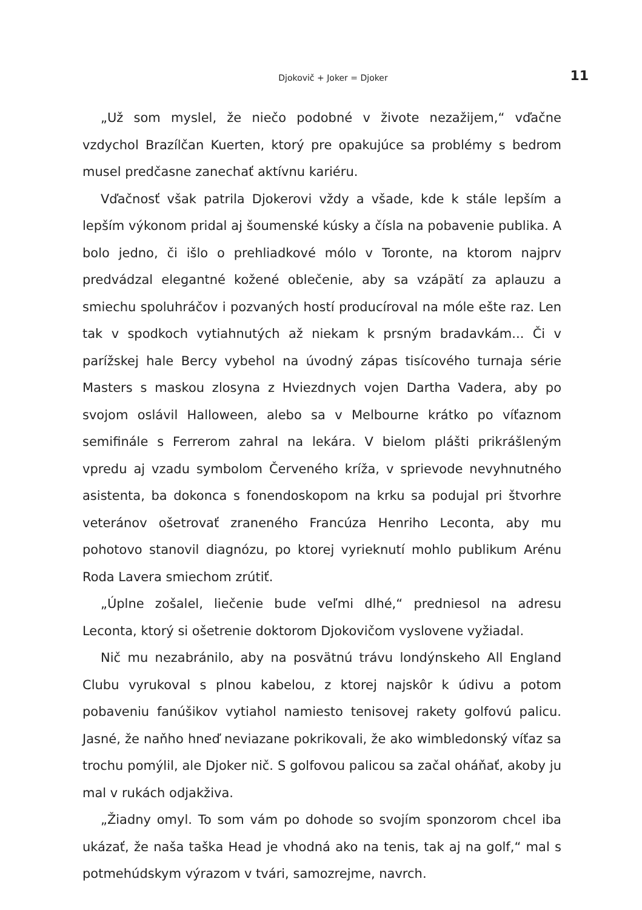Djokovič + Joker = Djoker
11
„Už som myslel, že niečo podobné v živote nezažijem,“ vďačne vzdychol Brazílčan Kuerten, ktorý pre opakujúce sa problémy s bedrom musel predčasne zanechať aktívnu kariéru.
Vďačnosť však patrila Djokerovi vždy a všade, kde k stále lepším a lepším výkonom pridal aj šoumenské kúsky a čísla na pobavenie publika. A bolo jedno, či išlo o prehliadkové mólo v Toronte, na ktorom najprv predvádzal elegantné kožené oblečenie, aby sa vzápätí za aplauzu a smiechu spoluhráčov i pozvaných hostí producíroval na móle ešte raz. Len tak v spodkoch vytiahnutých až niekam k prsným bradavkám... Či v parížskej hale Bercy vybehol na úvodný zápas tisícového turnaja série Masters s maskou zlosyna z Hviezdnych vojen Dartha Vadera, aby po svojom oslávil Halloween, alebo sa v Melbourne krátko po víťaznom semifinále s Ferrerom zahral na lekára. V bielom plášti prikrášleným vpredu aj vzadu symbolom Červeného kríža, v sprievode nevyhnutného asistenta, ba dokonca s fonendoskopom na krku sa podujal pri štvorhre veteránov ošetrovať zraneného Francúza Henriho Leconta, aby mu pohotovo stanovil diagnózu, po ktorej vyrieknutí mohlo publikum Arénu Roda Lavera smiechom zrútiť.
„Úplne zošalel, liečenie bude veľmi dlhé,“ predniesol na adresu Leconta, ktorý si ošetrenie doktorom Djokovičom vyslovene vyžiadal.
Nič mu nezabránilo, aby na posvätnú trávu londýnskeho All England Clubu vyrukoval s plnou kabelou, z ktorej najskôr k údivu a potom pobaveniu fanúšikov vytiahol namiesto tenisovej rakety golfovú palicu. Jasné, že naňho hneď neviazane pokrikovali, že ako wimbledonský víťaz sa trochu pomýlil, ale Djoker nič. S golfovou palicou sa začal oháňať, akoby ju mal v rukách odjakživa.
„Žiadny omyl. To som vám po dohode so svojím sponzorom chcel iba ukázať, že naša taška Head je vhodná ako na tenis, tak aj na golf,“ mal s potmehúdskym výrazom v tvári, samozrejme, navrch.